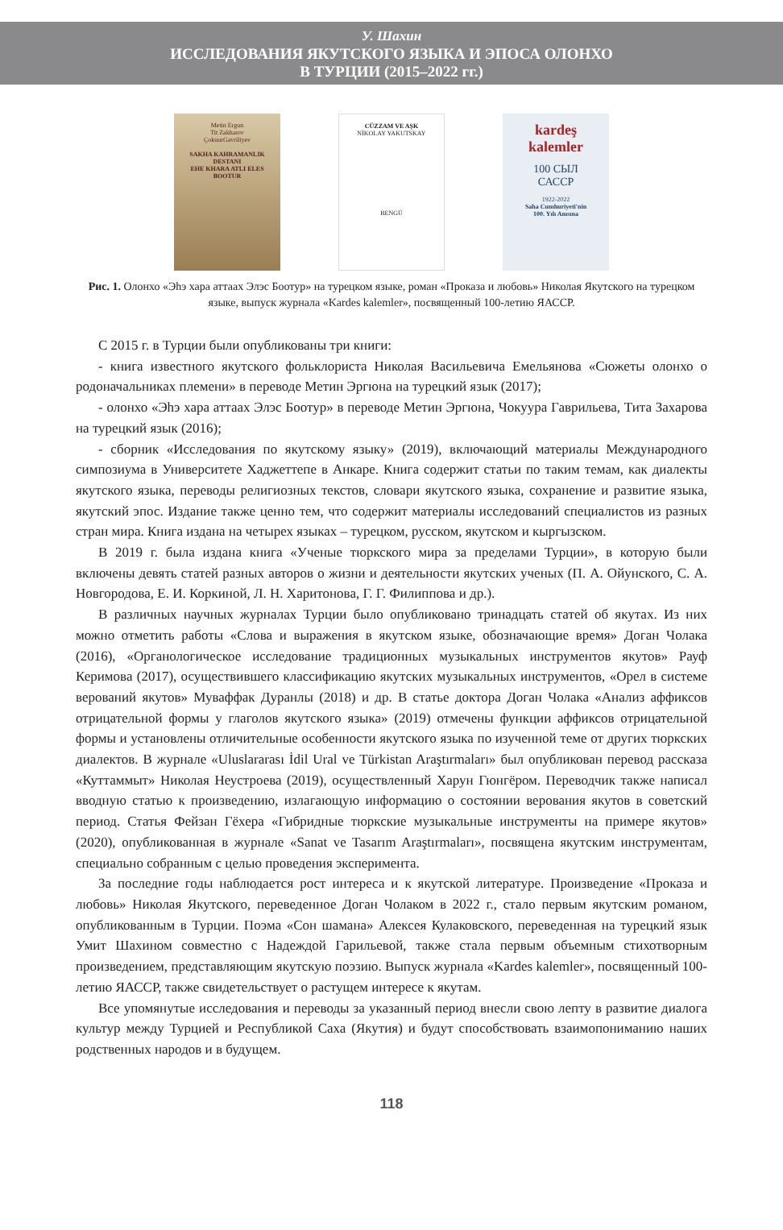У. Шахин
ИССЛЕДОВАНИЯ ЯКУТСКОГО ЯЗЫКА И ЭПОСА ОЛОНХО
В ТУРЦИИ (2015–2022 гг.)
Metin Ergun
Tit Zakharov
ÇokuurGavriliyev
SAKHA KAHRAMANLIK DESTANI
EHE KHARA ATLI ELES BOOTUR
CÜZZAM VE AŞK
NİKOLAY YAKUTSKAY
BENGÜ
kardeş kalemler
100 СЫЛ
САССР
1922-2022
Saha Cumhuriyeti'nin
100. Yılı Anısına
Рис. 1. Олонхо «Эһэ хара аттаах Элэс Боотур» на турецком языке, роман «Проказа и любовь» Николая Якутского на турецком языке, выпуск журнала «Kardes kalemler», посвященный 100-летию ЯАССР.
С 2015 г. в Турции были опубликованы три книги:
- книга известного якутского фольклориста Николая Васильевича Емельянова «Сюжеты олонхо о родоначальниках племени» в переводе Метин Эргюна на турецкий язык (2017);
- олонхо «Эһэ хара аттаах Элэс Боотур» в переводе Метин Эргюна, Чокуура Гаврильева, Тита Захарова на турецкий язык (2016);
- сборник «Исследования по якутскому языку» (2019), включающий материалы Международного симпозиума в Университете Хаджеттепе в Анкаре. Книга содержит статьи по таким темам, как диалекты якутского языка, переводы религиозных текстов, словари якутского языка, сохранение и развитие языка, якутский эпос. Издание также ценно тем, что содержит материалы исследований специалистов из разных стран мира. Книга издана на четырех языках – турецком, русском, якутском и кыргызском.
В 2019 г. была издана книга «Ученые тюркского мира за пределами Турции», в которую были включены девять статей разных авторов о жизни и деятельности якутских ученых (П. А. Ойунского, С. А. Новгородова, Е. И. Коркиной, Л. Н. Харитонова, Г. Г. Филиппова и др.).
В различных научных журналах Турции было опубликовано тринадцать статей об якутах. Из них можно отметить работы «Слова и выражения в якутском языке, обозначающие время» Доган Чолака (2016), «Органологическое исследование традиционных музыкальных инструментов якутов» Рауф Керимова (2017), осуществившего классификацию якутских музыкальных инструментов, «Орел в системе верований якутов» Муваффак Дуранлы (2018) и др. В статье доктора Доган Чолака «Анализ аффиксов отрицательной формы у глаголов якутского языка» (2019) отмечены функции аффиксов отрицательной формы и установлены отличительные особенности якутского языка по изученной теме от других тюркских диалектов. В журнале «Uluslararası İdil Ural ve Türkistan Araştırmaları» был опубликован перевод рассказа «Куттаммыт» Николая Неустроева (2019), осуществленный Харун Гюнгёром. Переводчик также написал вводную статью к произведению, излагающую информацию о состоянии верования якутов в советский период. Статья Фейзан Гёхера «Гибридные тюркские музыкальные инструменты на примере якутов» (2020), опубликованная в журнале «Sanat ve Tasarım Araştırmaları», посвящена якутским инструментам, специально собранным с целью проведения эксперимента.
За последние годы наблюдается рост интереса и к якутской литературе. Произведение «Проказа и любовь» Николая Якутского, переведенное Доган Чолаком в 2022 г., стало первым якутским романом, опубликованным в Турции. Поэма «Сон шамана» Алексея Кулаковского, переведенная на турецкий язык Умит Шахином совместно с Надеждой Гарильевой, также стала первым объемным стихотворным произведением, представляющим якутскую поэзию. Выпуск журнала «Kardes kalemler», посвященный 100-летию ЯАССР, также свидетельствует о растущем интересе к якутам.
Все упомянутые исследования и переводы за указанный период внесли свою лепту в развитие диалога культур между Турцией и Республикой Саха (Якутия) и будут способствовать взаимопониманию наших родственных народов и в будущем.
118